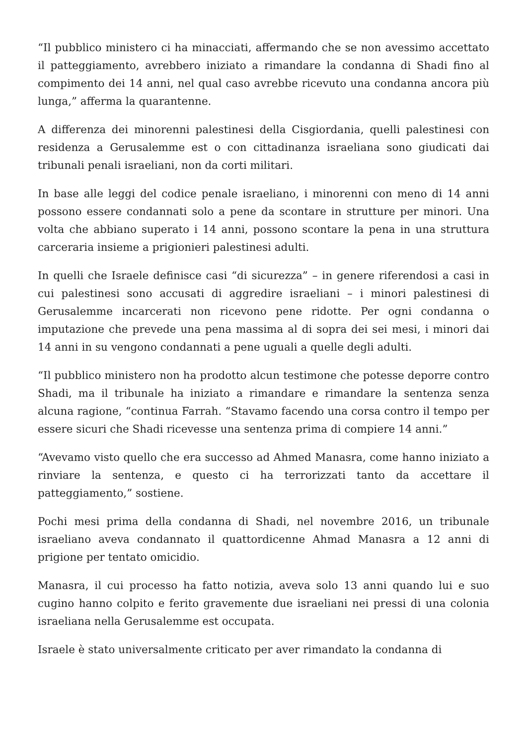“Il pubblico ministero ci ha minacciati, affermando che se non avessimo accettato il patteggiamento, avrebbero iniziato a rimandare la condanna di Shadi fino al compimento dei 14 anni, nel qual caso avrebbe ricevuto una condanna ancora più lunga,” afferma la quarantenne.
A differenza dei minorenni palestinesi della Cisgiordania, quelli palestinesi con residenza a Gerusalemme est o con cittadinanza israeliana sono giudicati dai tribunali penali israeliani, non da corti militari.
In base alle leggi del codice penale israeliano, i minorenni con meno di 14 anni possono essere condannati solo a pene da scontare in strutture per minori. Una volta che abbiano superato i 14 anni, possono scontare la pena in una struttura carceraria insieme a prigionieri palestinesi adulti.
In quelli che Israele definisce casi “di sicurezza” – in genere riferendosi a casi in cui palestinesi sono accusati di aggredire israeliani – i minori palestinesi di Gerusalemme incarcerati non ricevono pene ridotte. Per ogni condanna o imputazione che prevede una pena massima al di sopra dei sei mesi, i minori dai 14 anni in su vengono condannati a pene uguali a quelle degli adulti.
“Il pubblico ministero non ha prodotto alcun testimone che potesse deporre contro Shadi, ma il tribunale ha iniziato a rimandare e rimandare la sentenza senza alcuna ragione, “continua Farrah. “Stavamo facendo una corsa contro il tempo per essere sicuri che Shadi ricevesse una sentenza prima di compiere 14 anni.”
“Avevamo visto quello che era successo ad Ahmed Manasra, come hanno iniziato a rinviare la sentenza, e questo ci ha terrorizzati tanto da accettare il patteggiamento,” sostiene.
Pochi mesi prima della condanna di Shadi, nel novembre 2016, un tribunale israeliano aveva condannato il quattordicenne Ahmad Manasra a 12 anni di prigione per tentato omicidio.
Manasra, il cui processo ha fatto notizia, aveva solo 13 anni quando lui e suo cugino hanno colpito e ferito gravemente due israeliani nei pressi di una colonia israeliana nella Gerusalemme est occupata.
Israele è stato universalmente criticato per aver rimandato la condanna di